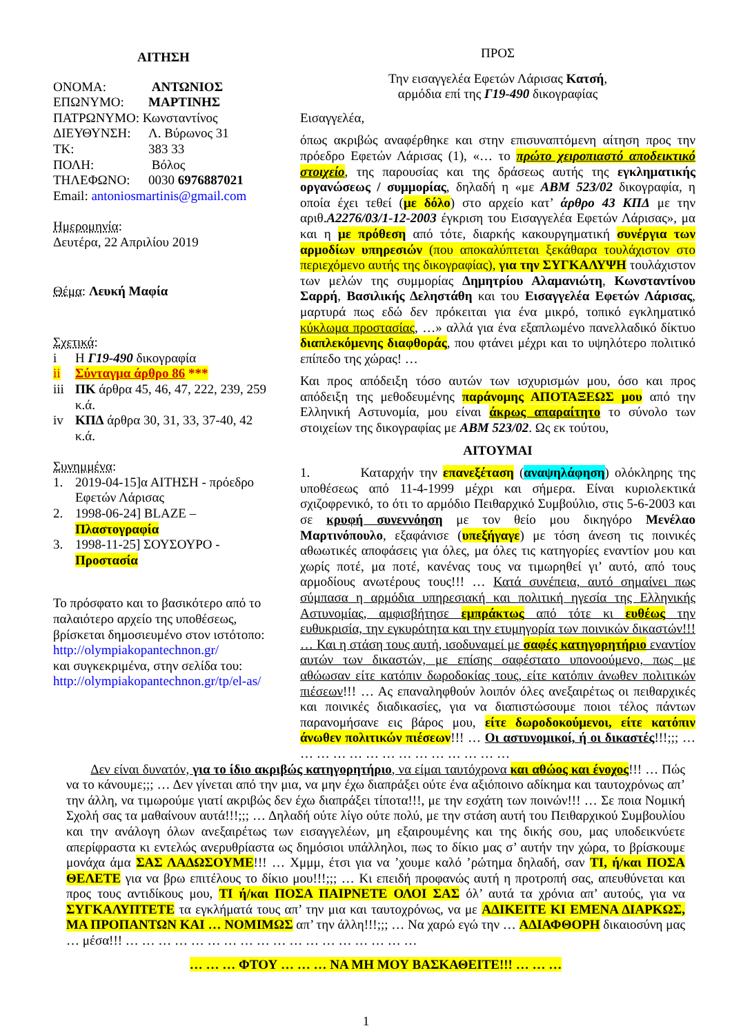ΑΙΤΗΣΗ
| ΟΝΟΜΑ: | ΑΝΤΩΝΙΟΣ |
| ΕΠΩΝΥΜΟ: | ΜΑΡΤΙΝΗΣ |
| ΠΑΤΡΩΝΥΜΟ: Κωνσταντίνος | |
| ΔΙΕΥΘΥΝΣΗ: | Λ. Βύρωνος 31 |
| ΤΚ: | 383 33 |
| ΠΟΛΗ: | Βόλος |
| ΤΗΛΕΦΩΝΟ: | 0030 6976887021 |
Email: antoniosmartinis@gmail.com
Ημερομηνία:
Δευτέρα, 22 Απριλίου 2019
Θέμα: Λευκή Μαφία
Σχετικά:
| i | Η Γ19-490 δικογραφία |
| ii | Σύνταγμα άρθρο 86 *** |
| iii | ΠΚ άρθρα 45, 46, 47, 222, 239, 259 κ.ά. |
| iv | ΚΠΔ άρθρα 30, 31, 33, 37-40, 42 κ.ά. |
Συνημμένα:
| 1. | 2019-04-15]α ΑΙΤΗΣΗ - πρόεδρο Εφετών Λάρισας |
| 2. | 1998-06-24] BLAZE – Πλαστογραφία |
| 3. | 1998-11-25] ΣΟΥΣΟΥΡΟ - Προστασία |
Το πρόσφατο και το βασικότερο από το παλαιότερο αρχείο της υποθέσεως, βρίσκεται δημοσιευμένο στον ιστότοπο:
http://olympiakopantechnon.gr/
και συγκεκριμένα, στην σελίδα του:
http://olympiakopantechnon.gr/tp/el-as/
ΠΡΟΣ
Την εισαγγελέα Εφετών Λάρισας Κατσή,
αρμόδια επί της Γ19-490 δικογραφίας
Εισαγγελέα,
όπως ακριβώς αναφέρθηκε και στην επισυναπτόμενη αίτηση προς την πρόεδρο Εφετών Λάρισας (1), «… το πρώτο χειροπιαστό αποδεικτικό στοιχείο, της παρουσίας και της δράσεως αυτής της εγκληματικής οργανώσεως / συμμορίας, δηλαδή η «με ΑΒΜ 523/02 δικογραφία, η οποία έχει τεθεί (με δόλο) στο αρχείο κατ’ άρθρο 43 ΚΠΔ με την αριθ.Α2276/03/1-12-2003 έγκριση του Εισαγγελέα Εφετών Λάρισας», μα και η με πρόθεση από τότε, διαρκής κακουργηματική συνέργια των αρμοδίων υπηρεσιών (που αποκαλύπτεται ξεκάθαρα τουλάχιστον στο περιεχόμενο αυτής της δικογραφίας), για την ΣΥΓΚΑΛΥΨΗ τουλάχιστον των μελών της συμμορίας Δημητρίου Αλαμανιώτη, Κωνσταντίνου Σαρρή, Βασιλικής Δεληστάθη και του Εισαγγελέα Εφετών Λάρισας, μαρτυρά πως εδώ δεν πρόκειται για ένα μικρό, τοπικό εγκληματικό κύκλωμα προστασίας, …» αλλά για ένα εξαπλωμένο πανελλαδικό δίκτυο διαπλεκόμενης διαφθοράς, που φτάνει μέχρι και το υψηλότερο πολιτικό επίπεδο της χώρας! …
Και προς απόδειξη τόσο αυτών των ισχυρισμών μου, όσο και προς απόδειξη της μεθοδευμένης παράνομης ΑΠΟΤΑΞΕΩΣ μου από την Ελληνική Αστυνομία, μου είναι άκρως απαραίτητο το σύνολο των στοιχείων της δικογραφίας με ΑΒΜ 523/02. Ως εκ τούτου,
ΑΙΤΟΥΜΑΙ
1. Καταρχήν την επανεξέταση (αναψηλάφηση) ολόκληρης της υποθέσεως από 11-4-1999 μέχρι και σήμερα. Είναι κυριολεκτικά σχιζοφρενικό, το ότι το αρμόδιο Πειθαρχικό Συμβούλιο, στις 5-6-2003 και σε κρυφή συνεννόηση με τον θείο μου δικηγόρο Μενέλαο Μαρτινόπουλο, εξαφάνισε (υπεξήγαγε) με τόση άνεση τις ποινικές αθωωτικές αποφάσεις για όλες, μα όλες τις κατηγορίες εναντίον μου και χωρίς ποτέ, μα ποτέ, κανένας τους να τιμωρηθεί γι’ αυτό, από τους αρμοδίους ανωτέρους τους!!! … Κατά συνέπεια, αυτό σημαίνει πως σύμπασα η αρμόδια υπηρεσιακή και πολιτική ηγεσία της Ελληνικής Αστυνομίας, αμφισβήτησε εμπράκτως από τότε κι ευθέως την ευθυκρισία, την εγκυρότητα και την ετυμηγορία των ποινικών δικαστών!!! … Και η στάση τους αυτή, ισοδυναμεί με σαφές κατηγορητήριο εναντίον αυτών των δικαστών, με επίσης σαφέστατο υπονοούμενο, πως με αθώωσαν είτε κατόπιν δωροδοκίας τους, είτε κατόπιν άνωθεν πολιτικών πιέσεων!!! … Ας επαναληφθούν λοιπόν όλες ανεξαιρέτως οι πειθαρχικές και ποινικές διαδικασίες, για να διαπιστώσουμε ποιοι τέλος πάντων παρανομήσανε εις βάρος μου, είτε δωροδοκούμενοι, είτε κατόπιν άνωθεν πολιτικών πιέσεων!!! … Οι αστυνομικοί, ή οι δικαστές!!!;;; … … … … … … … … … … … … … …
Δεν είναι δυνατόν, για το ίδιο ακριβώς κατηγορητήριο, να είμαι ταυτόχρονα και αθώος και ένοχος!!! … Πώς να το κάνουμε;;; … Δεν γίνεται από την μια, να μην έχω διαπράξει ούτε ένα αξιόποινο αδίκημα και ταυτοχρόνως απ’ την άλλη, να τιμωρούμε γιατί ακριβώς δεν έχω διαπράξει τίποτα!!!, με την εσχάτη των ποινών!!! … Σε ποια Νομική Σχολή σας τα μαθαίνουν αυτά!!!;;; … Δηλαδή ούτε λίγο ούτε πολύ, με την στάση αυτή του Πειθαρχικού Συμβουλίου και την ανάλογη όλων ανεξαιρέτως των εισαγγελέων, μη εξαιρουμένης και της δικής σου, μας υποδεικνύετε απερίφραστα κι εντελώς ανερυθρίαστα ως δημόσιοι υπάλληλοι, πως το δίκιο μας σ’ αυτήν την χώρα, το βρίσκουμε μονάχα άμα ΣΑΣ ΛΑΔΩΣΟΥΜΕ!!! … Χμμμ, έτσι για να ’χουμε καλό ’ρώτημα δηλαδή, σαν ΤΙ, ή/και ΠΟΣΑ ΘΕΛΕΤΕ για να βρω επιτέλους το δίκιο μου!!!;;; … Κι επειδή προφανώς αυτή η προτροπή σας, απευθύνεται και προς τους αντιδίκους μου, ΤΙ ή/και ΠΟΣΑ ΠΑΙΡΝΕΤΕ ΟΛΟΙ ΣΑΣ όλ’ αυτά τα χρόνια απ’ αυτούς, για να ΣΥΓΚΑΛΥΠΤΕΤΕ τα εγκλήματά τους απ’ την μια και ταυτοχρόνως, να με ΑΔΙΚΕΙΤΕ ΚΙ ΕΜΕΝΑ ΔΙΑΡΚΩΣ, ΜΑ ΠΡΟΠΑΝΤΩΝ ΚΑΙ … ΝΟΜΙΜΩΣ απ’ την άλλη!!!;;; … Να χαρώ εγώ την … ΑΔΙΑΦΘΟΡΗ δικαιοσύνη μας … μέσα!!! … … … … … … … … … … … … … … … … … …
… … … ΦΤΟΥ … … … ΝΑ ΜΗ ΜΟΥ ΒΑΣΚΑΘΕΙΤΕ!!! … … …
1